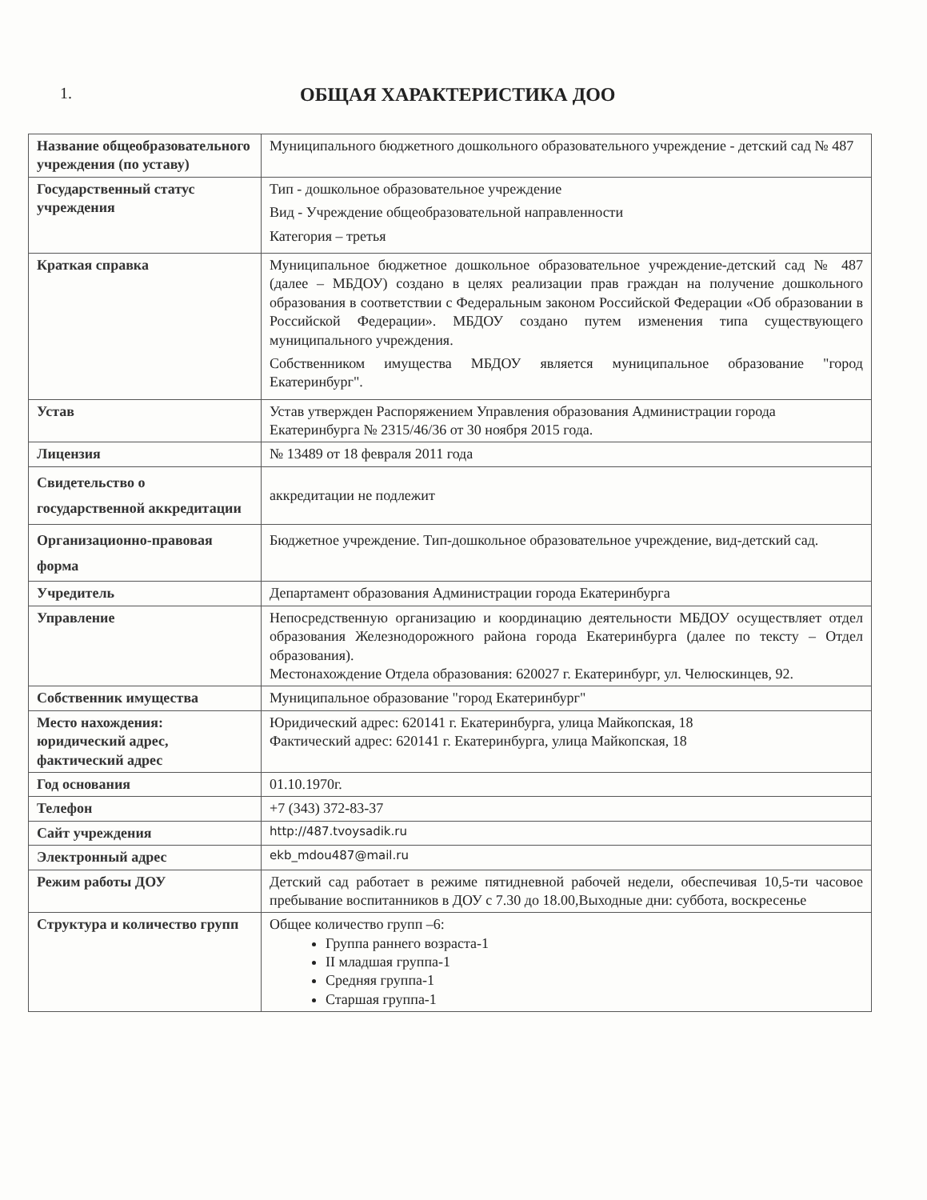1.
ОБЩАЯ ХАРАКТЕРИСТИКА ДОО
| Название общеобразовательного учреждения (по уставу) | Муниципального бюджетного дошкольного образовательного учреждение - детский сад № 487 |
| Государственный статус учреждения | Тип - дошкольное образовательное учреждение Вид - Учреждение общеобразовательной направленности Категория – третья |
| Краткая справка | Муниципальное бюджетное дошкольное образовательное учреждение-детский сад № 487 (далее – МБДОУ) создано в целях реализации прав граждан на получение дошкольного образования в соответствии с Федеральным законом Российской Федерации «Об образовании в Российской Федерации». МБДОУ создано путем изменения типа существующего муниципального учреждения. Собственником имущества МБДОУ является муниципальное образование "город Екатеринбург". |
| Устав | Устав утвержден Распоряжением Управления образования Администрации города Екатеринбурга № 2315/46/36 от 30 ноября 2015 года. |
| Лицензия | № 13489 от 18 февраля 2011 года |
| Свидетельство о государственной аккредитации | аккредитации не подлежит |
| Организационно-правовая форма | Бюджетное учреждение. Тип-дошкольное образовательное учреждение, вид-детский сад. |
| Учредитель | Департамент образования Администрации города Екатеринбурга |
| Управление | Непосредственную организацию и координацию деятельности МБДОУ осуществляет отдел образования Железнодорожного района города Екатеринбурга (далее по тексту – Отдел образования). Местонахождение Отдела образования: 620027 г. Екатеринбург, ул. Челюскинцев, 92. |
| Собственник имущества | Муниципальное образование "город Екатеринбург" |
| Место нахождения: юридический адрес, фактический адрес | Юридический адрес: 620141 г. Екатеринбурга, улица Майкопская, 18 Фактический адрес: 620141 г. Екатеринбурга, улица Майкопская, 18 |
| Год основания | 01.10.1970г. |
| Телефон | +7 (343) 372-83-37 |
| Сайт учреждения | http://487.tvoysadik.ru |
| Электронный адрес | ekb_mdou487@mail.ru |
| Режим работы ДОУ | Детский сад работает в режиме пятидневной рабочей недели, обеспечивая 10,5-ти часовое пребывание воспитанников в ДОУ с 7.30 до 18.00,Выходные дни: суббота, воскресенье |
| Структура и количество групп | Общее количество групп –6: Группа раннего возраста-1 II младшая группа-1 Средняя группа-1 Старшая группа-1 |